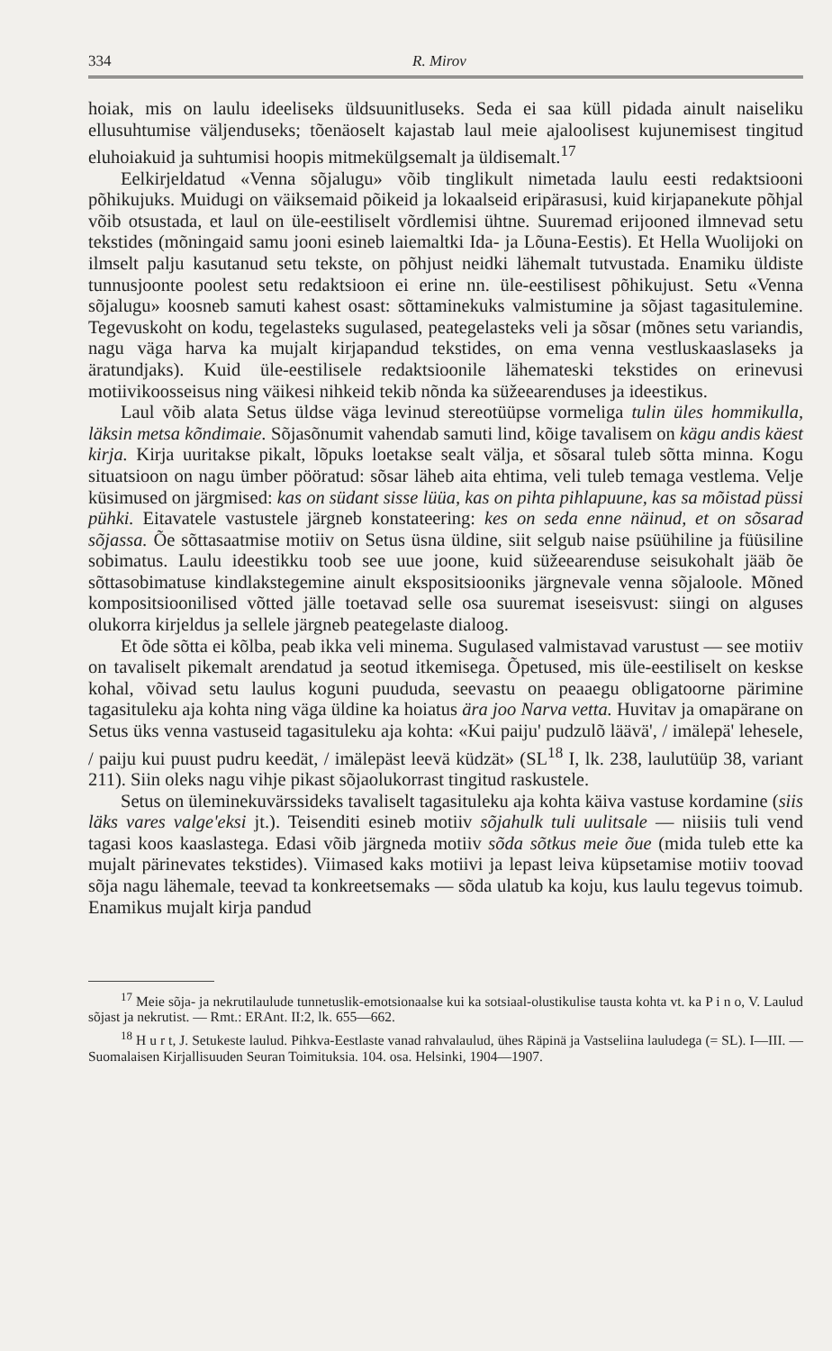334 R. Mirov
hoiak, mis on laulu ideeliseks üldsuunitluseks. Seda ei saa küll pidada ainult naiseliku ellusuhtumise väljenduseks; tõenäoselt kajastab laul meie ajaloolisest kujunemisest tingitud eluhoiakuid ja suhtumisi hoopis mitmekülgsemalt ja üldisemalt.<sup>17</sup>
Eelkirjeldatud «Venna sõjalugu» võib tinglikult nimetada laulu eesti redaktsiooni põhikujuks. Muidugi on väiksemaid põikeid ja lokaalseid eripärasusi, kuid kirjapanekute põhjal võib otsustada, et laul on üle-eestiliselt võrdlemisi ühtne. Suuremad erijooned ilmnevad setu tekstides (mõningaid samu jooni esineb laiemaltki Ida- ja Lõuna-Eestis). Et Hella Wuolijoki on ilmselt palju kasutanud setu tekste, on põhjust neidki lähemalt tutvustada. Enamiku üldiste tunnusjoonte poolest setu redaktsioon ei erine nn. üle-eestilisest põhikujust. Setu «Venna sõjalugu» koosneb samuti kahest osast: sõttaminekuks valmistumine ja sõjast tagasitulemine. Tegevuskoht on kodu, tegelasteks sugulased, peategelasteks veli ja sõsar (mõnes setu variandis, nagu väga harva ka mujalt kirjapandud tekstides, on ema venna vestluskaaslaseks ja äratundjaks). Kuid üle-eestilisele redaktsioonile lähemateski tekstides on erinevusi motiivikoosseisus ning väikesi nihkeid tekib nõnda ka süžeearenduses ja ideestikus.
Laul võib alata Setus üldse väga levinud stereotüüpse vormeliga tulin üles hommikulla, läksin metsa kõndimaie. Sõjasõnumit vahendab samuti lind, kõige tavalisem on kägu andis käest kirja. Kirja uuritakse pikalt, lõpuks loetakse sealt välja, et sõsaral tuleb sõtta minna. Kogu situatsioon on nagu ümber pööratud: sõsar läheb aita ehtima, veli tuleb temaga vestlema. Velje küsimused on järgmised: kas on südant sisse lüüa, kas on pihta pihlapuune, kas sa mõistad püssi pühki. Eitavatele vastustele järgneb konstateering: kes on seda enne näinud, et on sõsarad sõjassa. Õe sõttasaatmise motiiv on Setus üsna üldine, siit selgub naise psüühiline ja füüsiline sobimatus. Laulu ideestikku toob see uue joone, kuid süžeearenduse seisukohalt jääb õe sõttasobimatuse kindlakstegemine ainult ekspositsiooniks järgnevale venna sõjaloole. Mõned kompositsioonilised võtted jälle toetavad selle osa suuremat iseseisvust: siingi on alguses olukorra kirjeldus ja sellele järgneb peategelaste dialoog.
Et õde sõtta ei kõlba, peab ikka veli minema. Sugulased valmistavad varustust — see motiiv on tavaliselt pikemalt arendatud ja seotud itkemisega. Õpetused, mis üle-eestiliselt on keskse kohal, võivad setu laulus koguni puududa, seevastu on peaaegu obligatoorne pärimine tagasituleku aja kohta ning väga üldine ka hoiatus ära joo Narva vetta. Huvitav ja omapärane on Setus üks venna vastuseid tagasituleku aja kohta: «Kui paiju' pudzulõ läävä', / imälepä' lehesele, / paiju kui puust pudru keedät, / imälepäst leevä küdzät» (SL<sup>18</sup> I, lk. 238, laulutüüp 38, variant 211). Siin oleks nagu vihje pikast sõjaolukorrast tingitud raskustele.
Setus on üleminekuvärssideks tavaliselt tagasituleku aja kohta käiva vastuse kordamine (siis läks vares valge'eksi jt.). Teisenditi esineb motiiv sõjahulk tuli uulitsale — niisiis tuli vend tagasi koos kaaslastega. Edasi võib järgneda motiiv sõda sõtkus meie õue (mida tuleb ette ka mujalt pärinevates tekstides). Viimased kaks motiivi ja lepast leiva küpsetamise motiiv toovad sõja nagu lähemale, teevad ta konkreetsemaks — sõda ulatub ka koju, kus laulu tegevus toimub. Enamikus mujalt kirja pandud
<sup>17</sup> Meie sõja- ja nekrutilaulude tunnetuslik-emotsionaalse kui ka sotsiaal-olustikulise tausta kohta vt. ka P i n o, V. Laulud sõjast ja nekrutist. — Rmt.: ERAnt. II:2, lk. 655—662.
<sup>18</sup> H u r t, J. Setukeste laulud. Pihkva-Eestlaste vanad rahvalaulud, ühes Räpinä ja Vastseliina lauludega (= SL). I—III. — Suomalaisen Kirjallisuuden Seuran Toimituksia. 104. osa. Helsinki, 1904—1907.